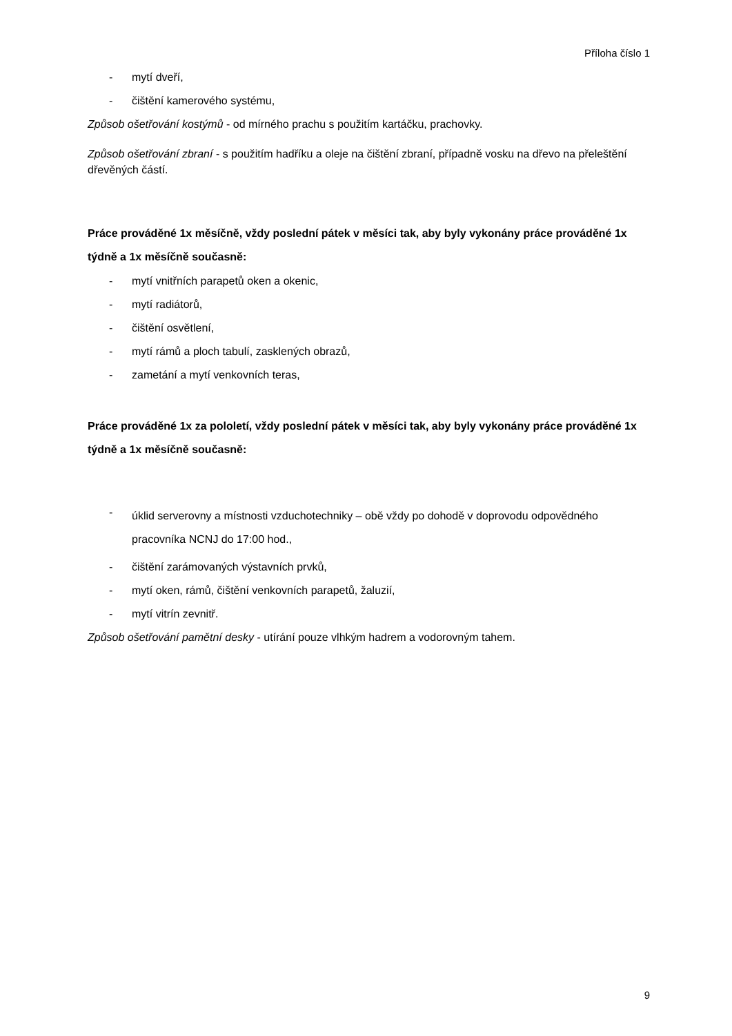Příloha číslo 1
- mytí dveří,
- čištění kamerového systému,
Způsob ošetřování kostýmů - od mírného prachu s použitím kartáčku, prachovky.
Způsob ošetřování zbraní - s použitím hadříku a oleje na čištění zbraní, případně vosku na dřevo na přeleštění dřevěných částí.
Práce prováděné 1x měsíčně, vždy poslední pátek v měsíci tak, aby byly vykonány práce prováděné 1x týdně a 1x měsíčně současně:
- mytí vnitřních parapetů oken a okenic,
- mytí radiátorů,
- čištění osvětlení,
- mytí rámů a ploch tabulí, zasklených obrazů,
- zametání a mytí venkovních teras,
Práce prováděné 1x za pololetí, vždy poslední pátek v měsíci tak, aby byly vykonány práce prováděné 1x týdně a 1x měsíčně současně:
- úklid serverovny a místnosti vzduchotechniky – obě vždy po dohodě v doprovodu odpovědného pracovníka NCNJ do 17:00 hod.,
- čištění zarámovaných výstavních prvků,
- mytí oken, rámů, čištění venkovních parapetů, žaluzií,
- mytí vitrín zevnitř.
Způsob ošetřování pamětní desky - utírání pouze vlhkým hadrem a vodorovným tahem.
9